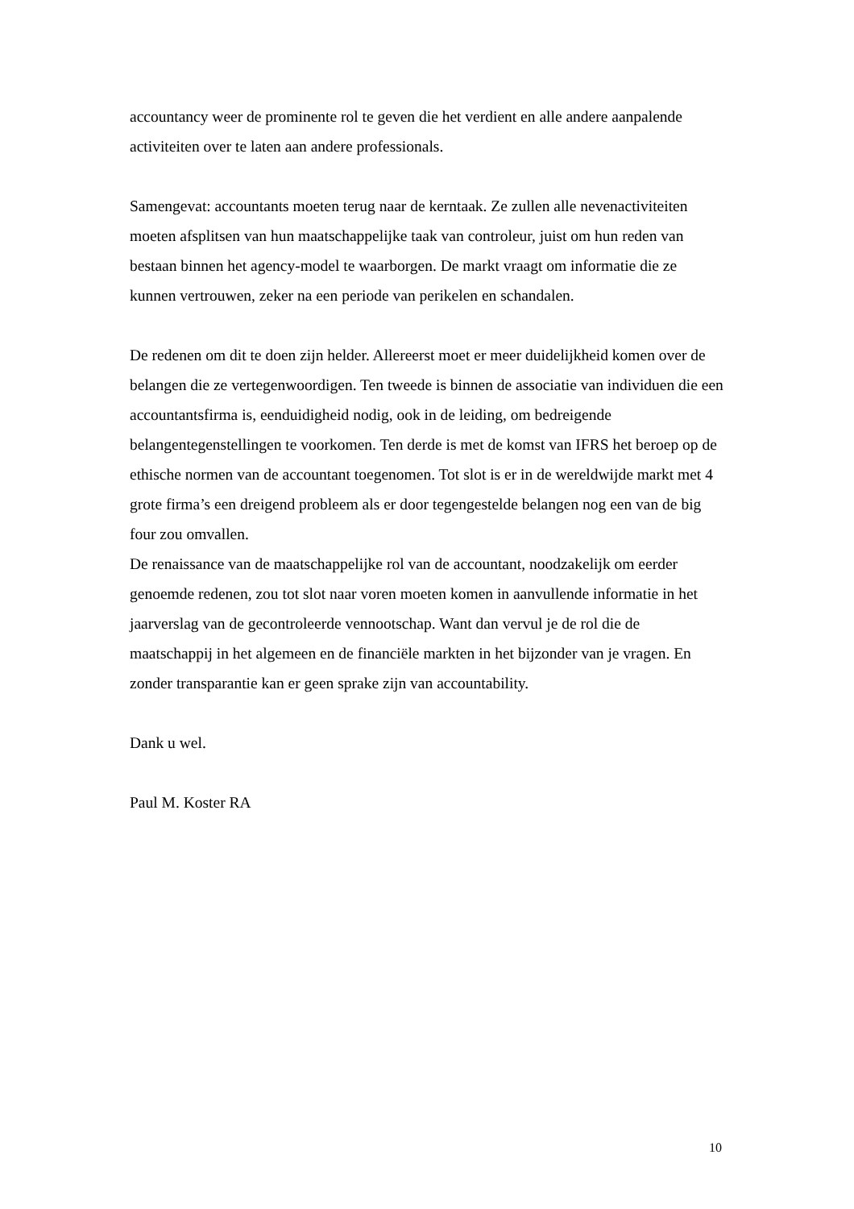accountancy weer de prominente rol te geven die het verdient en alle andere aanpalende activiteiten over te laten aan andere professionals.
Samengevat: accountants moeten terug naar de kerntaak. Ze zullen alle nevenactiviteiten moeten afsplitsen van hun maatschappelijke taak van controleur, juist om hun reden van bestaan binnen het agency-model te waarborgen. De markt vraagt om informatie die ze kunnen vertrouwen, zeker na een periode van perikelen en schandalen.
De redenen om dit te doen zijn helder. Allereerst moet er meer duidelijkheid komen over de belangen die ze vertegenwoordigen. Ten tweede is binnen de associatie van individuen die een accountantsfirma is, eenduidigheid nodig, ook in de leiding, om bedreigende belangentegenstellingen te voorkomen. Ten derde is met de komst van IFRS het beroep op de ethische normen van de accountant toegenomen. Tot slot is er in de wereldwijde markt met 4 grote firma’s een dreigend probleem als er door tegengestelde belangen nog een van de big four zou omvallen.
De renaissance van de maatschappelijke rol van de accountant, noodzakelijk om eerder genoemde redenen, zou tot slot naar voren moeten komen in aanvullende informatie in het jaarverslag van de gecontroleerde vennootschap. Want dan vervul je de rol die de maatschappij in het algemeen en de financiële markten in het bijzonder van je vragen. En zonder transparantie kan er geen sprake zijn van accountability.
Dank u wel.
Paul M. Koster RA
10